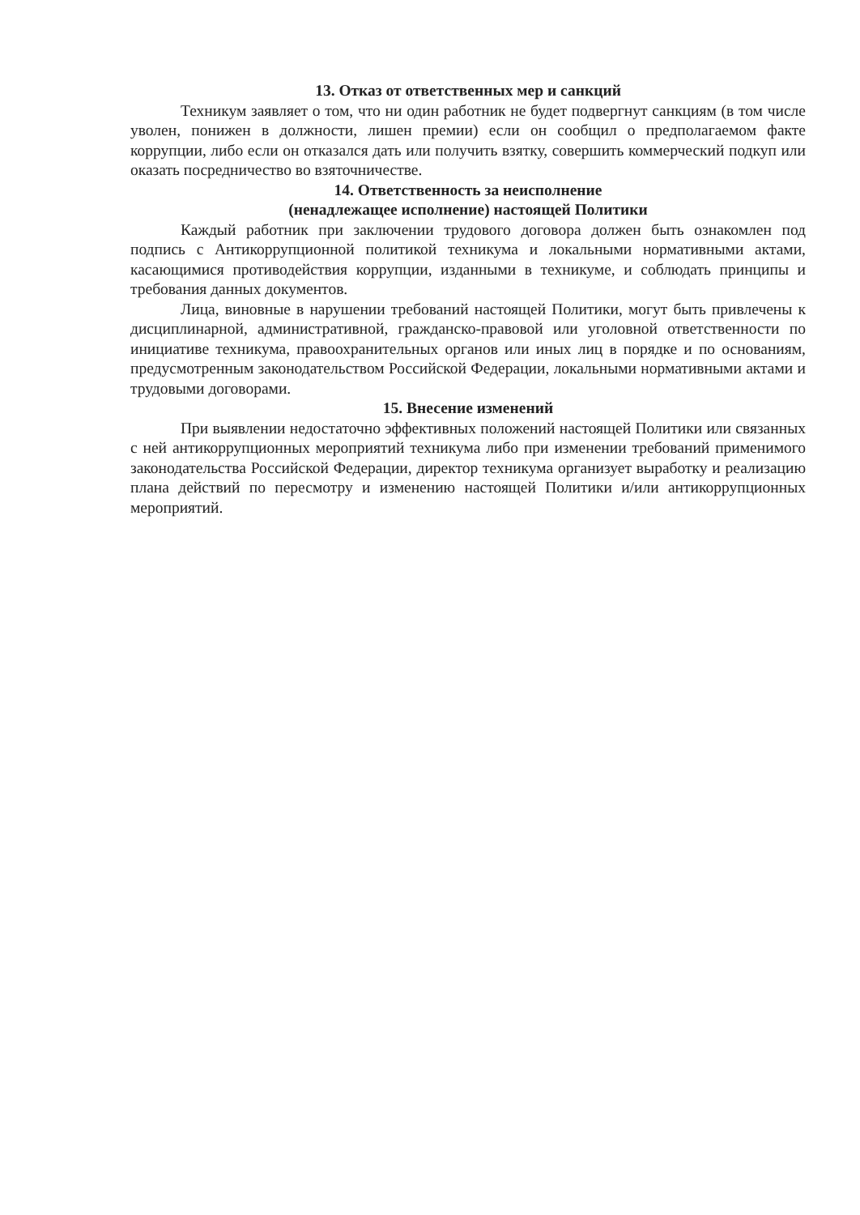13. Отказ от ответственных мер и санкций
Техникум заявляет о том, что ни один работник не будет подвергнут санкциям (в том числе уволен, понижен в должности, лишен премии) если он сообщил о предполагаемом факте коррупции, либо если он отказался дать или получить взятку, совершить коммерческий подкуп или оказать посредничество во взяточничестве.
14. Ответственность за неисполнение
(ненадлежащее исполнение) настоящей Политики
Каждый работник при заключении трудового договора должен быть ознакомлен под подпись с Антикоррупционной политикой техникума и локальными нормативными актами, касающимися противодействия коррупции, изданными в техникуме, и соблюдать принципы и требования данных документов.
Лица, виновные в нарушении требований настоящей Политики, могут быть привлечены к дисциплинарной, административной, гражданско-правовой или уголовной ответственности по инициативе техникума, правоохранительных органов или иных лиц в порядке и по основаниям, предусмотренным законодательством Российской Федерации, локальными нормативными актами и трудовыми договорами.
15. Внесение изменений
При выявлении недостаточно эффективных положений настоящей Политики или связанных с ней антикоррупционных мероприятий техникума либо при изменении требований применимого законодательства Российской Федерации, директор техникума организует выработку и реализацию плана действий по пересмотру и изменению настоящей Политики и/или антикоррупционных мероприятий.